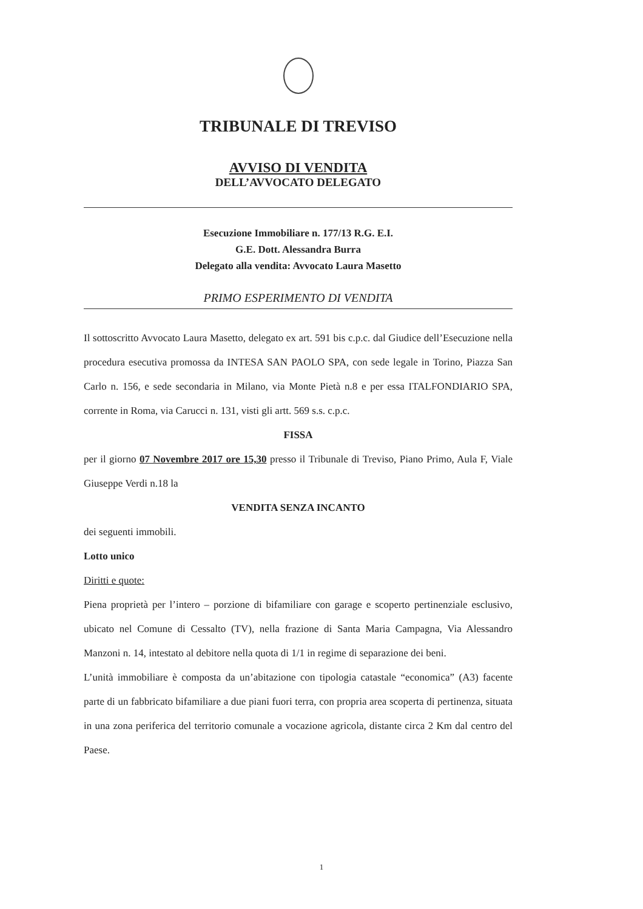TRIBUNALE DI TREVISO
AVVISO DI VENDITA
DELL’AVVOCATO DELEGATO
Esecuzione Immobiliare n. 177/13 R.G. E.I.
G.E. Dott. Alessandra Burra
Delegato alla vendita: Avvocato Laura Masetto
PRIMO ESPERIMENTO DI VENDITA
Il sottoscritto Avvocato Laura Masetto, delegato ex art. 591 bis c.p.c. dal Giudice dell’Esecuzione nella procedura esecutiva promossa da INTESA SAN PAOLO SPA, con sede legale in Torino, Piazza San Carlo n. 156, e sede secondaria in Milano, via Monte Pietà n.8 e per essa ITALFONDIARIO SPA, corrente in Roma, via Carucci n. 131, visti gli artt. 569 s.s. c.p.c.
FISSA
per il giorno 07 Novembre 2017 ore 15,30 presso il Tribunale di Treviso, Piano Primo, Aula F, Viale Giuseppe Verdi n.18 la
VENDITA SENZA INCANTO
dei seguenti immobili.
Lotto unico
Diritti e quote:
Piena proprietà per l’intero – porzione di bifamiliare con garage e scoperto pertinenziale esclusivo, ubicato nel Comune di Cessalto (TV), nella frazione di Santa Maria Campagna, Via Alessandro Manzoni n. 14, intestato al debitore nella quota di 1/1 in regime di separazione dei beni.
L’unità immobiliare è composta da un’abitazione con tipologia catastale “economica” (A3) facente parte di un fabbricato bifamiliare a due piani fuori terra, con propria area scoperta di pertinenza, situata in una zona periferica del territorio comunale a vocazione agricola, distante circa 2 Km dal centro del Paese.
1